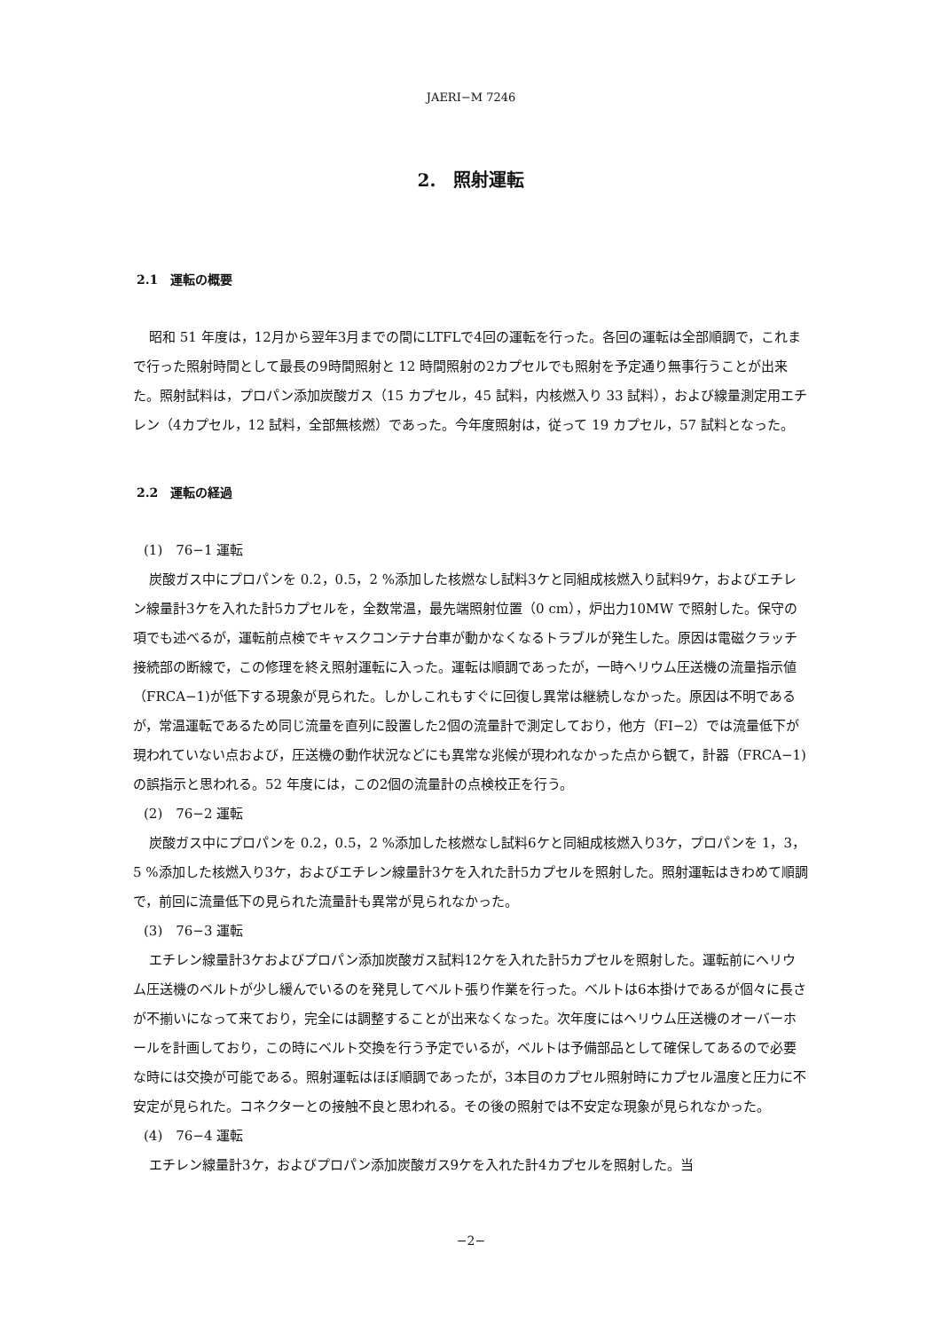JAERI−M 7246
2.　照射運転
2.1　運転の概要
昭和 51 年度は，12月から翌年3月までの間にLTFLで4回の運転を行った。各回の運転は全部順調で，これまで行った照射時間として最長の9時間照射と 12 時間照射の2カプセルでも照射を予定通り無事行うことが出来た。照射試料は，プロパン添加炭酸ガス（15 カプセル，45 試料，内核燃入り 33 試料），および線量測定用エチレン（4カプセル，12 試料，全部無核燃）であった。今年度照射は，従って 19 カプセル，57 試料となった。
2.2　運転の経過
(1)　76−1 運転
炭酸ガス中にプロパンを 0.2，0.5，2 %添加した核燃なし試料3ケと同組成核燃入り試料9ケ，およびエチレン線量計3ケを入れた計5カプセルを，全数常温，最先端照射位置（0 cm），炉出力10MW で照射した。保守の項でも述べるが，運転前点検でキャスクコンテナ台車が動かなくなるトラブルが発生した。原因は電磁クラッチ接続部の断線で，この修理を終え照射運転に入った。運転は順調であったが，一時ヘリウム圧送機の流量指示値（FRCA−1)が低下する現象が見られた。しかしこれもすぐに回復し異常は継続しなかった。原因は不明であるが，常温運転であるため同じ流量を直列に設置した2個の流量計で測定しており，他方（FI−2）では流量低下が現われていない点および，圧送機の動作状況などにも異常な兆候が現われなかった点から観て，計器（FRCA−1)の誤指示と思われる。52 年度には，この2個の流量計の点検校正を行う。
(2)　76−2 運転
炭酸ガス中にプロパンを 0.2，0.5，2 %添加した核燃なし試料6ケと同組成核燃入り3ケ，プロパンを 1，3，5 %添加した核燃入り3ケ，およびエチレン線量計3ケを入れた計5カプセルを照射した。照射運転はきわめて順調で，前回に流量低下の見られた流量計も異常が見られなかった。
(3)　76−3 運転
エチレン線量計3ケおよびプロパン添加炭酸ガス試料12ケを入れた計5カプセルを照射した。運転前にヘリウム圧送機のベルトが少し緩んでいるのを発見してベルト張り作業を行った。ベルトは6本掛けであるが個々に長さが不揃いになって来ており，完全には調整することが出来なくなった。次年度にはヘリウム圧送機のオーバーホールを計画しており，この時にベルト交換を行う予定でいるが，ベルトは予備部品として確保してあるので必要な時には交換が可能である。照射運転はほぼ順調であったが，3本目のカプセル照射時にカプセル温度と圧力に不安定が見られた。コネクターとの接触不良と思われる。その後の照射では不安定な現象が見られなかった。
(4)　76−4 運転
エチレン線量計3ケ，およびプロパン添加炭酸ガス9ケを入れた計4カプセルを照射した。当
−2−